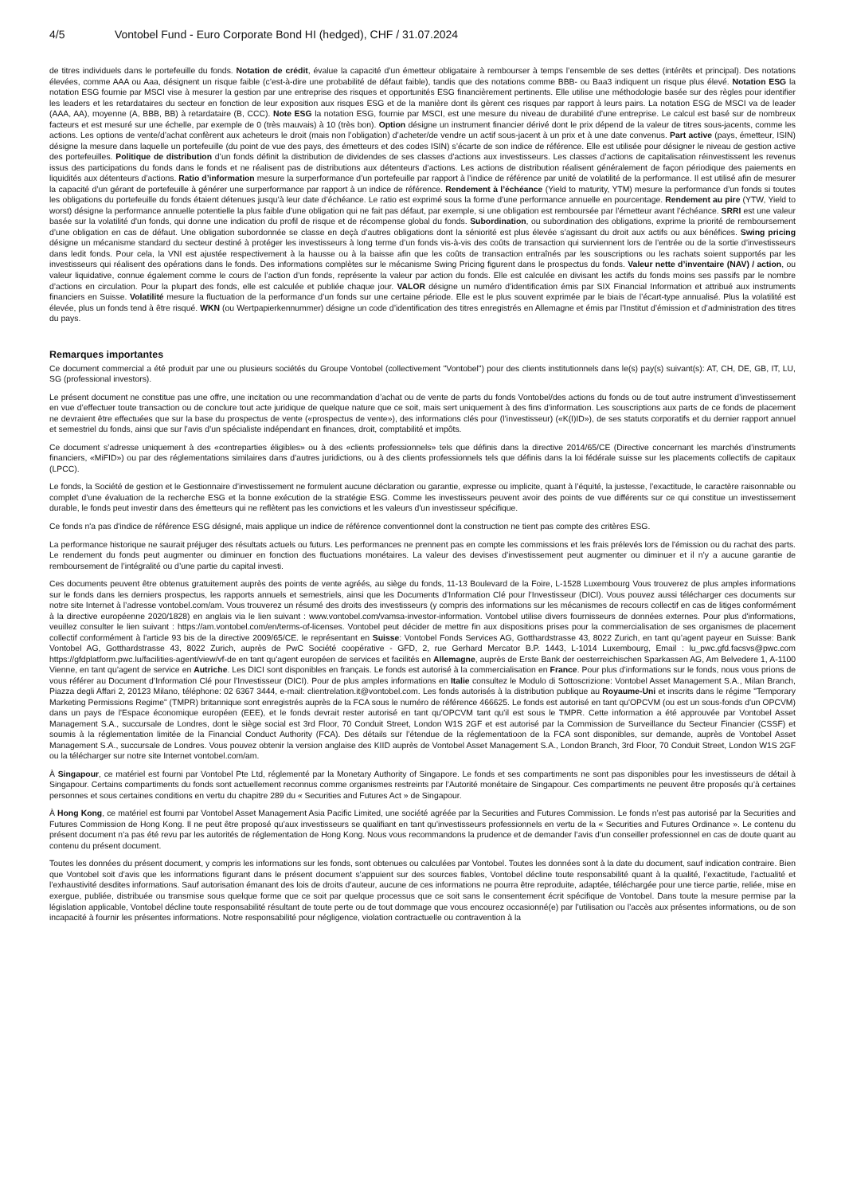4/5 Vontobel Fund - Euro Corporate Bond HI (hedged), CHF / 31.07.2024
de titres individuels dans le portefeuille du fonds. Notation de crédit, évalue la capacité d’un émetteur obligataire à rembourser à temps l’ensemble de ses dettes (intérêts et principal). Des notations élevées, comme AAA ou Aaa, désignent un risque faible (c’est-à-dire une probabilité de défaut faible), tandis que des notations comme BBB- ou Baa3 indiquent un risque plus élevé. Notation ESG la notation ESG fournie par MSCI vise à mesurer la gestion par une entreprise des risques et opportunités ESG financièrement pertinents. Elle utilise une méthodologie basée sur des règles pour identifier les leaders et les retardataires du secteur en fonction de leur exposition aux risques ESG et de la manière dont ils gèrent ces risques par rapport à leurs pairs. La notation ESG de MSCI va de leader (AAA, AA), moyenne (A, BBB, BB) à retardataire (B, CCC). Note ESG la notation ESG, fournie par MSCI, est une mesure du niveau de durabilité d'une entreprise. Le calcul est basé sur de nombreux facteurs et est mesuré sur une échelle, par exemple de 0 (très mauvais) à 10 (très bon). Option désigne un instrument financier dérivé dont le prix dépend de la valeur de titres sous-jacents, comme les actions. Les options de vente/d’achat confèrent aux acheteurs le droit (mais non l’obligation) d’acheter/de vendre un actif sous-jacent à un prix et à une date convenus. Part active (pays, émetteur, ISIN) désigne la mesure dans laquelle un portefeuille (du point de vue des pays, des émetteurs et des codes ISIN) s’écarte de son indice de référence. Elle est utilisée pour désigner le niveau de gestion active des portefeuilles. Politique de distribution d’un fonds définit la distribution de dividendes de ses classes d’actions aux investisseurs. Les classes d’actions de capitalisation réinvestissent les revenus issus des participations du fonds dans le fonds et ne réalisent pas de distributions aux détenteurs d’actions. Les actions de distribution réalisent généralement de façon périodique des paiements en liquidités aux détenteurs d’actions. Ratio d’information mesure la surperformance d’un portefeuille par rapport à l’indice de référence par unité de volatilité de la performance. Il est utilisé afin de mesurer la capacité d’un gérant de portefeuille à générer une surperformance par rapport à un indice de référence. Rendement à l’échéance (Yield to maturity, YTM) mesure la performance d’un fonds si toutes les obligations du portefeuille du fonds étaient détenues jusqu’à leur date d’échéance. Le ratio est exprimé sous la forme d’une performance annuelle en pourcentage. Rendement au pire (YTW, Yield to worst) désigne la performance annuelle potentielle la plus faible d’une obligation qui ne fait pas défaut, par exemple, si une obligation est remboursée par l’émetteur avant l’échéance. SRRI est une valeur basée sur la volatilité d'un fonds, qui donne une indication du profil de risque et de récompense global du fonds. Subordination, ou subordination des obligations, exprime la priorité de remboursement d’une obligation en cas de défaut. Une obligation subordonnée se classe en deçà d’autres obligations dont la séniorité est plus élevée s’agissant du droit aux actifs ou aux bénéfices. Swing pricing désigne un mécanisme standard du secteur destiné à protéger les investisseurs à long terme d’un fonds vis-à-vis des coûts de transaction qui surviennent lors de l’entrée ou de la sortie d’investisseurs dans ledit fonds. Pour cela, la VNI est ajustée respectivement à la hausse ou à la baisse afin que les coûts de transaction entraînés par les souscriptions ou les rachats soient supportés par les investisseurs qui réalisent des opérations dans le fonds. Des informations complètes sur le mécanisme Swing Pricing figurent dans le prospectus du fonds. Valeur nette d’inventaire (NAV) / action, ou valeur liquidative, connue également comme le cours de l’action d’un fonds, représente la valeur par action du fonds. Elle est calculée en divisant les actifs du fonds moins ses passifs par le nombre d’actions en circulation. Pour la plupart des fonds, elle est calculée et publiée chaque jour. VALOR désigne un numéro d’identification émis par SIX Financial Information et attribué aux instruments financiers en Suisse. Volatilité mesure la fluctuation de la performance d’un fonds sur une certaine période. Elle est le plus souvent exprimée par le biais de l’écart-type annualisé. Plus la volatilité est élevée, plus un fonds tend à être risqué. WKN (ou Wertpapierkennummer) désigne un code d’identification des titres enregistrés en Allemagne et émis par l’Institut d’émission et d’administration des titres du pays.
Remarques importantes
Ce document commercial a été produit par une ou plusieurs sociétés du Groupe Vontobel (collectivement "Vontobel") pour des clients institutionnels dans le(s) pay(s) suivant(s): AT, CH, DE, GB, IT, LU, SG (professional investors).
Le présent document ne constitue pas une offre, une incitation ou une recommandation d’achat ou de vente de parts du fonds Vontobel/des actions du fonds ou de tout autre instrument d’investissement en vue d’effectuer toute transaction ou de conclure tout acte juridique de quelque nature que ce soit, mais sert uniquement à des fins d’information. Les souscriptions aux parts de ce fonds de placement ne devraient être effectuées que sur la base du prospectus de vente («prospectus de vente»), des informations clés pour (l’investisseur) («K(I)ID»), de ses statuts corporatifs et du dernier rapport annuel et semestriel du fonds, ainsi que sur l’avis d’un spécialiste indépendant en finances, droit, comptabilité et impôts.
Ce document s’adresse uniquement à des «contreparties éligibles» ou à des «clients professionnels» tels que définis dans la directive 2014/65/CE (Directive concernant les marchés d’instruments financiers, «MiFID») ou par des réglementations similaires dans d’autres juridictions, ou à des clients professionnels tels que définis dans la loi fédérale suisse sur les placements collectifs de capitaux (LPCC).
Le fonds, la Société de gestion et le Gestionnaire d’investissement ne formulent aucune déclaration ou garantie, expresse ou implicite, quant à l’équité, la justesse, l’exactitude, le caractère raisonnable ou complet d’une évaluation de la recherche ESG et la bonne exécution de la stratégie ESG. Comme les investisseurs peuvent avoir des points de vue différents sur ce qui constitue un investissement durable, le fonds peut investir dans des émetteurs qui ne reflètent pas les convictions et les valeurs d'un investisseur spécifique.
Ce fonds n'a pas d'indice de référence ESG désigné, mais applique un indice de référence conventionnel dont la construction ne tient pas compte des critères ESG.
La performance historique ne saurait préjuger des résultats actuels ou futurs. Les performances ne prennent pas en compte les commissions et les frais prélevés lors de l'émission ou du rachat des parts. Le rendement du fonds peut augmenter ou diminuer en fonction des fluctuations monétaires. La valeur des devises d’investissement peut augmenter ou diminuer et il n’y a aucune garantie de remboursement de l’intégralité ou d’une partie du capital investi.
Ces documents peuvent être obtenus gratuitement auprès des points de vente agréés, au siège du fonds, 11-13 Boulevard de la Foire, L-1528 Luxembourg Vous trouverez de plus amples informations sur le fonds dans les derniers prospectus, les rapports annuels et semestriels, ainsi que les Documents d’Information Clé pour l’Investisseur (DICI). Vous pouvez aussi télécharger ces documents sur notre site Internet à l’adresse vontobel.com/am. Vous trouverez un résumé des droits des investisseurs (y compris des informations sur les mécanismes de recours collectif en cas de litiges conformément à la directive européenne 2020/1828) en anglais via le lien suivant : www.vontobel.com/vamsa-investor-information. Vontobel utilise divers fournisseurs de données externes. Pour plus d'informations, veuillez consulter le lien suivant : https://am.vontobel.com/en/terms-of-licenses. Vontobel peut décider de mettre fin aux dispositions prises pour la commercialisation de ses organismes de placement collectif conformément à l'article 93 bis de la directive 2009/65/CE. le représentant en Suisse: Vontobel Fonds Services AG, Gotthardstrasse 43, 8022 Zurich, en tant qu’agent payeur en Suisse: Bank Vontobel AG, Gotthardstrasse 43, 8022 Zurich, auprès de PwC Société coopérative - GFD, 2, rue Gerhard Mercator B.P. 1443, L-1014 Luxembourg, Email : lu_pwc.gfd.facsvs@pwc.com https://gfdplatform.pwc.lu/facilities-agent/view/vf-de en tant qu'agent européen de services et facilités en Allemagne, auprès de Erste Bank der oesterreichischen Sparkassen AG, Am Belvedere 1, A-1100 Vienne, en tant qu’agent de service en Autriche. Les DICI sont disponibles en français. Le fonds est autorisé à la commercialisation en France. Pour plus d’informations sur le fonds, nous vous prions de vous référer au Document d’Information Clé pour l’Investisseur (DICI). Pour de plus amples informations en Italie consultez le Modulo di Sottoscrizione: Vontobel Asset Management S.A., Milan Branch, Piazza degli Affari 2, 20123 Milano, téléphone: 02 6367 3444, e-mail: clientrelation.it@vontobel.com. Les fonds autorisés à la distribution publique au Royaume-Uni et inscrits dans le régime "Temporary Marketing Permissions Regime" (TMPR) britannique sont enregistrés auprès de la FCA sous le numéro de référence 466625. Le fonds est autorisé en tant qu'OPCVM (ou est un sous-fonds d'un OPCVM) dans un pays de l'Espace économique européen (EEE), et le fonds devrait rester autorisé en tant qu'OPCVM tant qu'il est sous le TMPR. Cette information a été approuvée par Vontobel Asset Management S.A., succursale de Londres, dont le siège social est 3rd Floor, 70 Conduit Street, London W1S 2GF et est autorisé par la Commission de Surveillance du Secteur Financier (CSSF) et soumis à la réglementation limitée de la Financial Conduct Authority (FCA). Des détails sur l’étendue de la réglementatioon de la FCA sont disponibles, sur demande, auprès de Vontobel Asset Management S.A., succursale de Londres. Vous pouvez obtenir la version anglaise des KIID auprès de Vontobel Asset Management S.A., London Branch, 3rd Floor, 70 Conduit Street, London W1S 2GF ou la télécharger sur notre site Internet vontobel.com/am.
À Singapour, ce matériel est fourni par Vontobel Pte Ltd, réglementé par la Monetary Authority of Singapore. Le fonds et ses compartiments ne sont pas disponibles pour les investisseurs de détail à Singapour. Certains compartiments du fonds sont actuellement reconnus comme organismes restreints par l’Autorité monétaire de Singapour. Ces compartiments ne peuvent être proposés qu’à certaines personnes et sous certaines conditions en vertu du chapitre 289 du « Securities and Futures Act » de Singapour.
À Hong Kong, ce matériel est fourni par Vontobel Asset Management Asia Pacific Limited, une société agréée par la Securities and Futures Commission. Le fonds n’est pas autorisé par la Securities and Futures Commission de Hong Kong. Il ne peut être proposé qu’aux investisseurs se qualifiant en tant qu’investisseurs professionnels en vertu de la « Securities and Futures Ordinance ». Le contenu du présent document n’a pas été revu par les autorités de réglementation de Hong Kong. Nous vous recommandons la prudence et de demander l’avis d’un conseiller professionnel en cas de doute quant au contenu du présent document.
Toutes les données du présent document, y compris les informations sur les fonds, sont obtenues ou calculées par Vontobel. Toutes les données sont à la date du document, sauf indication contraire. Bien que Vontobel soit d’avis que les informations figurant dans le présent document s’appuient sur des sources fiables, Vontobel décline toute responsabilité quant à la qualité, l’exactitude, l’actualité et l’exhaustivité desdites informations. Sauf autorisation émanant des lois de droits d’auteur, aucune de ces informations ne pourra être reproduite, adaptée, téléchargée pour une tierce partie, reliée, mise en exergue, publiée, distribuée ou transmise sous quelque forme que ce soit par quelque processus que ce soit sans le consentement écrit spécifique de Vontobel. Dans toute la mesure permise par la législation applicable, Vontobel décline toute responsabilité résultant de toute perte ou de tout dommage que vous encourez occasionné(e) par l’utilisation ou l’accès aux présentes informations, ou de son incapacité à fournir les présentes informations. Notre responsabilité pour négligence, violation contractuelle ou contravention à la